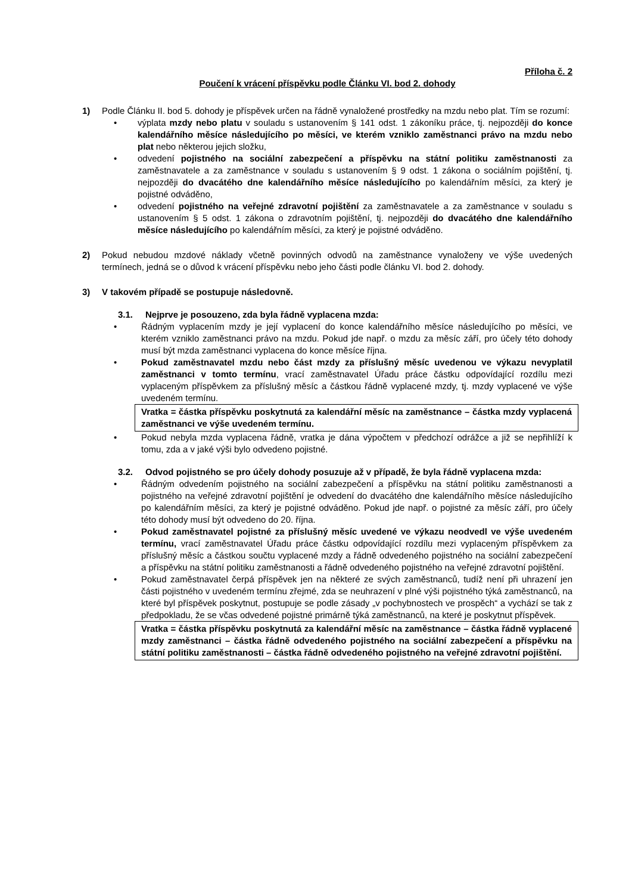Příloha č. 2
Poučení k vrácení příspěvku podle Článku VI. bod 2. dohody
1) Podle Článku II. bod 5. dohody je příspěvek určen na řádně vynaložené prostředky na mzdu nebo plat. Tím se rozumí:
• výplata mzdy nebo platu v souladu s ustanovením § 141 odst. 1 zákoníku práce, tj. nejpozději do konce kalendářního měsíce následujícího po měsíci, ve kterém vzniklo zaměstnanci právo na mzdu nebo plat nebo některou jejich složku,
• odvedení pojistného na sociální zabezpečení a příspěvku na státní politiku zaměstnanosti za zaměstnavatele a za zaměstnance v souladu s ustanovením § 9 odst. 1 zákona o sociálním pojištění, tj. nejpozději do dvacátého dne kalendářního měsíce následujícího po kalendářním měsíci, za který je pojistné odváděno,
• odvedení pojistného na veřejné zdravotní pojištění za zaměstnavatele a za zaměstnance v souladu s ustanovením § 5 odst. 1 zákona o zdravotním pojištění, tj. nejpozději do dvacátého dne kalendářního měsíce následujícího po kalendářním měsíci, za který je pojistné odváděno.
2) Pokud nebudou mzdové náklady včetně povinných odvodů na zaměstnance vynaloženy ve výše uvedených termínech, jedná se o důvod k vrácení příspěvku nebo jeho části podle článku VI. bod 2. dohody.
3) V takovém případě se postupuje následovně.
3.1. Nejprve je posouzeno, zda byla řádně vyplacena mzda:
• Řádným vyplacením mzdy je její vyplacení do konce kalendářního měsíce následujícího po měsíci, ve kterém vzniklo zaměstnanci právo na mzdu. Pokud jde např. o mzdu za měsíc září, pro účely této dohody musí být mzda zaměstnanci vyplacena do konce měsíce října.
• Pokud zaměstnavatel mzdu nebo část mzdy za příslušný měsíc uvedenou ve výkazu nevyplatil zaměstnanci v tomto termínu, vrací zaměstnavatel Úřadu práce částku odpovídající rozdílu mezi vyplaceným příspěvkem za příslušný měsíc a částkou řádně vyplacené mzdy, tj. mzdy vyplacené ve výše uvedeném termínu.
Vratka = částka příspěvku poskytnutá za kalendářní měsíc na zaměstnance – částka mzdy vyplacená zaměstnanci ve výše uvedeném termínu.
• Pokud nebyla mzda vyplacena řádně, vratka je dána výpočtem v předchozí odrážce a již se nepřihlíží k tomu, zda a v jaké výši bylo odvedeno pojistné.
3.2. Odvod pojistného se pro účely dohody posuzuje až v případě, že byla řádně vyplacena mzda:
• Řádným odvedením pojistného na sociální zabezpečení a příspěvku na státní politiku zaměstnanosti a pojistného na veřejné zdravotní pojištění je odvedení do dvacátého dne kalendářního měsíce následujícího po kalendářním měsíci, za který je pojistné odváděno. Pokud jde např. o pojistné za měsíc září, pro účely této dohody musí být odvedeno do 20. října.
• Pokud zaměstnavatel pojistné za příslušný měsíc uvedené ve výkazu neodvedl ve výše uvedeném termínu, vrací zaměstnavatel Úřadu práce částku odpovídající rozdílu mezi vyplaceným příspěvkem za příslušný měsíc a částkou součtu vyplacené mzdy a řádně odvedeného pojistného na sociální zabezpečení a příspěvku na státní politiku zaměstnanosti a řádně odvedeného pojistného na veřejné zdravotní pojištění.
• Pokud zaměstnavatel čerpá příspěvek jen na některé ze svých zaměstnanců, tudíž není při uhrazení jen části pojistného v uvedeném termínu zřejmé, zda se neuhrazení v plné výši pojistného týká zaměstnanců, na které byl příspěvek poskytnut, postupuje se podle zásady „v pochybnostech ve prospěch“ a vychází se tak z předpokladu, že se včas odvedené pojistné primárně týká zaměstnanců, na které je poskytnut příspěvek.
Vratka = částka příspěvku poskytnutá za kalendářní měsíc na zaměstnance – částka řádně vyplacené mzdy zaměstnanci – částka řádně odvedeného pojistného na sociální zabezpečení a příspěvku na státní politiku zaměstnanosti – částka řádně odvedeného pojistného na veřejné zdravotní pojištění.